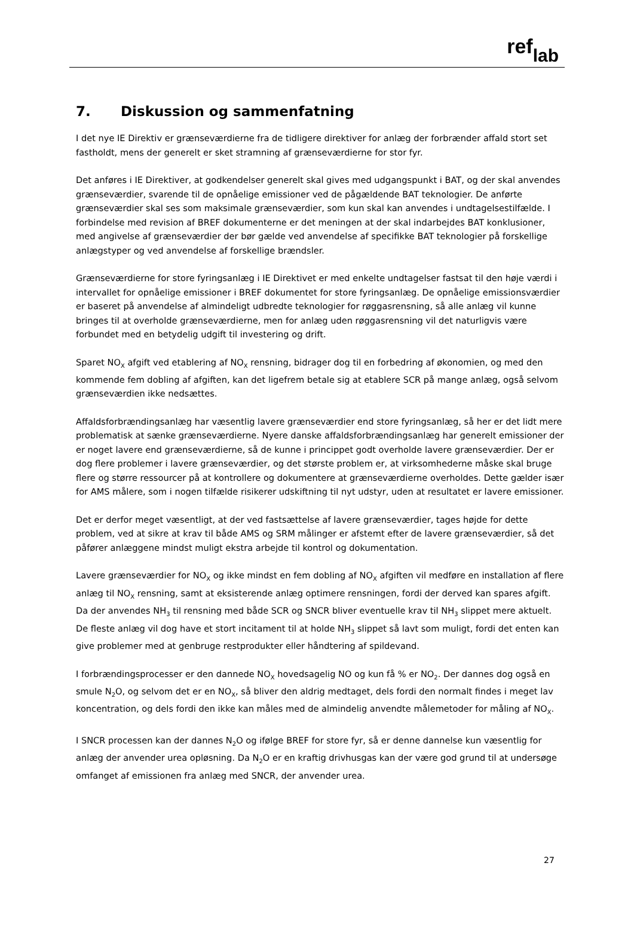reflab
7. Diskussion og sammenfatning
I det nye IE Direktiv er grænseværdierne fra de tidligere direktiver for anlæg der forbrænder affald stort set fastholdt, mens der generelt er sket stramning af grænseværdierne for stor fyr.
Det anføres i IE Direktiver, at godkendelser generelt skal gives med udgangspunkt i BAT, og der skal anvendes grænseværdier, svarende til de opnåelige emissioner ved de pågældende BAT teknologier. De anførte grænseværdier skal ses som maksimale grænseværdier, som kun skal kan anvendes i undtagelsestilfælde. I forbindelse med revision af BREF dokumenterne er det meningen at der skal indarbejdes BAT konklusioner, med angivelse af grænseværdier der bør gælde ved anvendelse af specifikke BAT teknologier på forskellige anlægstyper og ved anvendelse af forskellige brændsler.
Grænseværdierne for store fyringsanlæg i IE Direktivet er med enkelte undtagelser fastsat til den høje værdi i intervallet for opnåelige emissioner i BREF dokumentet for store fyringsanlæg. De opnåelige emissionsværdier er baseret på anvendelse af almindeligt udbredte teknologier for røggasrensning, så alle anlæg vil kunne bringes til at overholde grænseværdierne, men for anlæg uden røggasrensning vil det naturligvis være forbundet med en betydelig udgift til investering og drift.
Sparet NO<sub>X</sub> afgift ved etablering af NO<sub>X</sub> rensning, bidrager dog til en forbedring af økonomien, og med den kommende fem dobling af afgiften, kan det ligefrem betale sig at etablere SCR på mange anlæg, også selvom grænseværdien ikke nedsættes.
Affaldsforbrændingsanlæg har væsentlig lavere grænseværdier end store fyringsanlæg, så her er det lidt mere problematisk at sænke grænseværdierne. Nyere danske affaldsforbrændingsanlæg har generelt emissioner der er noget lavere end grænseværdierne, så de kunne i princippet godt overholde lavere grænseværdier. Der er dog flere problemer i lavere grænseværdier, og det største problem er, at virksomhederne måske skal bruge flere og større ressourcer på at kontrollere og dokumentere at grænseværdierne overholdes. Dette gælder især for AMS målere, som i nogen tilfælde risikerer udskiftning til nyt udstyr, uden at resultatet er lavere emissioner.
Det er derfor meget væsentligt, at der ved fastsættelse af lavere grænseværdier, tages højde for dette problem, ved at sikre at krav til både AMS og SRM målinger er afstemt efter de lavere grænseværdier, så det påfører anlæggene mindst muligt ekstra arbejde til kontrol og dokumentation.
Lavere grænseværdier for NO<sub>X</sub> og ikke mindst en fem dobling af NO<sub>X</sub> afgiften vil medføre en installation af flere anlæg til NO<sub>X</sub> rensning, samt at eksisterende anlæg optimere rensningen, fordi der derved kan spares afgift. Da der anvendes NH<sub>3</sub> til rensning med både SCR og SNCR bliver eventuelle krav til NH<sub>3</sub> slippet mere aktuelt. De fleste anlæg vil dog have et stort incitament til at holde NH<sub>3</sub> slippet så lavt som muligt, fordi det enten kan give problemer med at genbruge restprodukter eller håndtering af spildevand.
I forbrændingsprocesser er den dannede NO<sub>X</sub> hovedsagelig NO og kun få % er NO<sub>2</sub>. Der dannes dog også en smule N<sub>2</sub>O, og selvom det er en NO<sub>X</sub>, så bliver den aldrig medtaget, dels fordi den normalt findes i meget lav koncentration, og dels fordi den ikke kan måles med de almindelig anvendte målemetoder for måling af NO<sub>X</sub>.
I SNCR processen kan der dannes N<sub>2</sub>O og ifølge BREF for store fyr, så er denne dannelse kun væsentlig for anlæg der anvender urea opløsning. Da N<sub>2</sub>O er en kraftig drivhusgas kan der være god grund til at undersøge omfanget af emissionen fra anlæg med SNCR, der anvender urea.
27